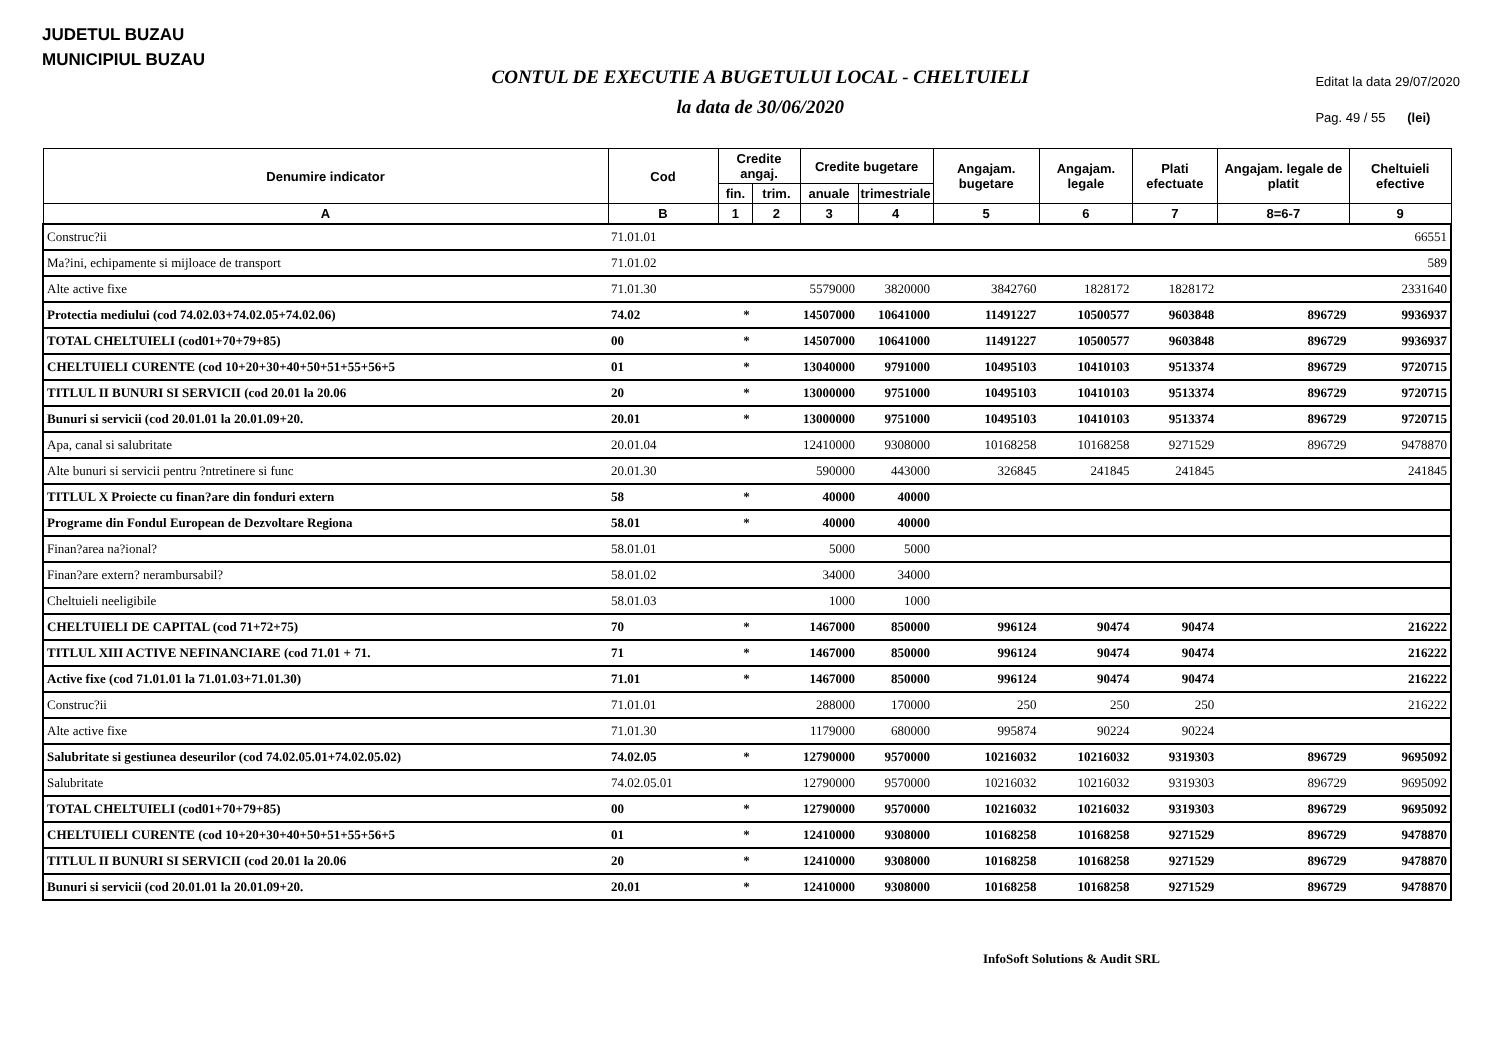JUDETUL BUZAU
MUNICIPIUL BUZAU
CONTUL DE EXECUTIE A BUGETULUI LOCAL - CHELTUIELI
la data de 30/06/2020
Editat la data 29/07/2020
Pag. 49 / 55 (lei)
| Denumire indicator | Cod | Credite angaj. | | Credite bugetare | | Angajam. bugetare | Angajam. legale | Plati efectuate | Angajam. legale de platit | Cheltuieli efective |
| --- | --- | --- | --- | --- | --- | --- | --- | --- | --- | --- |
| | | fin. | trim. | anuale | trimestriale | | | | | |
| A | B | 1 | 2 | 3 | 4 | 5 | 6 | 7 | 8=6-7 | 9 |
| Construc?ii | 71.01.01 | | | | | | | | | 66551 |
| Ma?ini, echipamente si mijloace de transport | 71.01.02 | | | | | | | | | 589 |
| Alte active fixe | 71.01.30 | | | 5579000 | 3820000 | 3842760 | 1828172 | 1828172 | | 2331640 |
| Protectia mediului (cod 74.02.03+74.02.05+74.02.06) | 74.02 | * | | 14507000 | 10641000 | 11491227 | 10500577 | 9603848 | 896729 | 9936937 |
| TOTAL CHELTUIELI (cod01+70+79+85) | 00 | * | | 14507000 | 10641000 | 11491227 | 10500577 | 9603848 | 896729 | 9936937 |
| CHELTUIELI CURENTE (cod 10+20+30+40+50+51+55+56+5 | 01 | * | | 13040000 | 9791000 | 10495103 | 10410103 | 9513374 | 896729 | 9720715 |
| TITLUL II BUNURI SI SERVICII (cod 20.01 la 20.06 | 20 | * | | 13000000 | 9751000 | 10495103 | 10410103 | 9513374 | 896729 | 9720715 |
| Bunuri si servicii (cod 20.01.01 la 20.01.09+20. | 20.01 | * | | 13000000 | 9751000 | 10495103 | 10410103 | 9513374 | 896729 | 9720715 |
| Apa, canal si salubritate | 20.01.04 | | | 12410000 | 9308000 | 10168258 | 10168258 | 9271529 | 896729 | 9478870 |
| Alte bunuri si servicii pentru ?ntretinere si func | 20.01.30 | | | 590000 | 443000 | 326845 | 241845 | 241845 | | 241845 |
| TITLUL X Proiecte cu finan?are din fonduri extern | 58 | * | | 40000 | 40000 | | | | | |
| Programe din Fondul European de Dezvoltare Regiona | 58.01 | * | | 40000 | 40000 | | | | | |
| Finan?area na?ional? | 58.01.01 | | | 5000 | 5000 | | | | | |
| Finan?are extern? nerambursabil? | 58.01.02 | | | 34000 | 34000 | | | | | |
| Cheltuieli neeligibile | 58.01.03 | | | 1000 | 1000 | | | | | |
| CHELTUIELI DE CAPITAL (cod 71+72+75) | 70 | * | | 1467000 | 850000 | 996124 | 90474 | 90474 | | 216222 |
| TITLUL XIII ACTIVE NEFINANCIARE (cod 71.01 + 71. | 71 | * | | 1467000 | 850000 | 996124 | 90474 | 90474 | | 216222 |
| Active fixe (cod 71.01.01 la 71.01.03+71.01.30) | 71.01 | * | | 1467000 | 850000 | 996124 | 90474 | 90474 | | 216222 |
| Construc?ii | 71.01.01 | | | 288000 | 170000 | 250 | 250 | 250 | | 216222 |
| Alte active fixe | 71.01.30 | | | 1179000 | 680000 | 995874 | 90224 | 90224 | | |
| Salubritate si gestiunea deseurilor (cod 74.02.05.01+74.02.05.02) | 74.02.05 | * | | 12790000 | 9570000 | 10216032 | 10216032 | 9319303 | 896729 | 9695092 |
| Salubritate | 74.02.05.01 | | | 12790000 | 9570000 | 10216032 | 10216032 | 9319303 | 896729 | 9695092 |
| TOTAL CHELTUIELI (cod01+70+79+85) | 00 | * | | 12790000 | 9570000 | 10216032 | 10216032 | 9319303 | 896729 | 9695092 |
| CHELTUIELI CURENTE (cod 10+20+30+40+50+51+55+56+5 | 01 | * | | 12410000 | 9308000 | 10168258 | 10168258 | 9271529 | 896729 | 9478870 |
| TITLUL II BUNURI SI SERVICII (cod 20.01 la 20.06 | 20 | * | | 12410000 | 9308000 | 10168258 | 10168258 | 9271529 | 896729 | 9478870 |
| Bunuri si servicii (cod 20.01.01 la 20.01.09+20. | 20.01 | * | | 12410000 | 9308000 | 10168258 | 10168258 | 9271529 | 896729 | 9478870 |
InfoSoft Solutions & Audit SRL